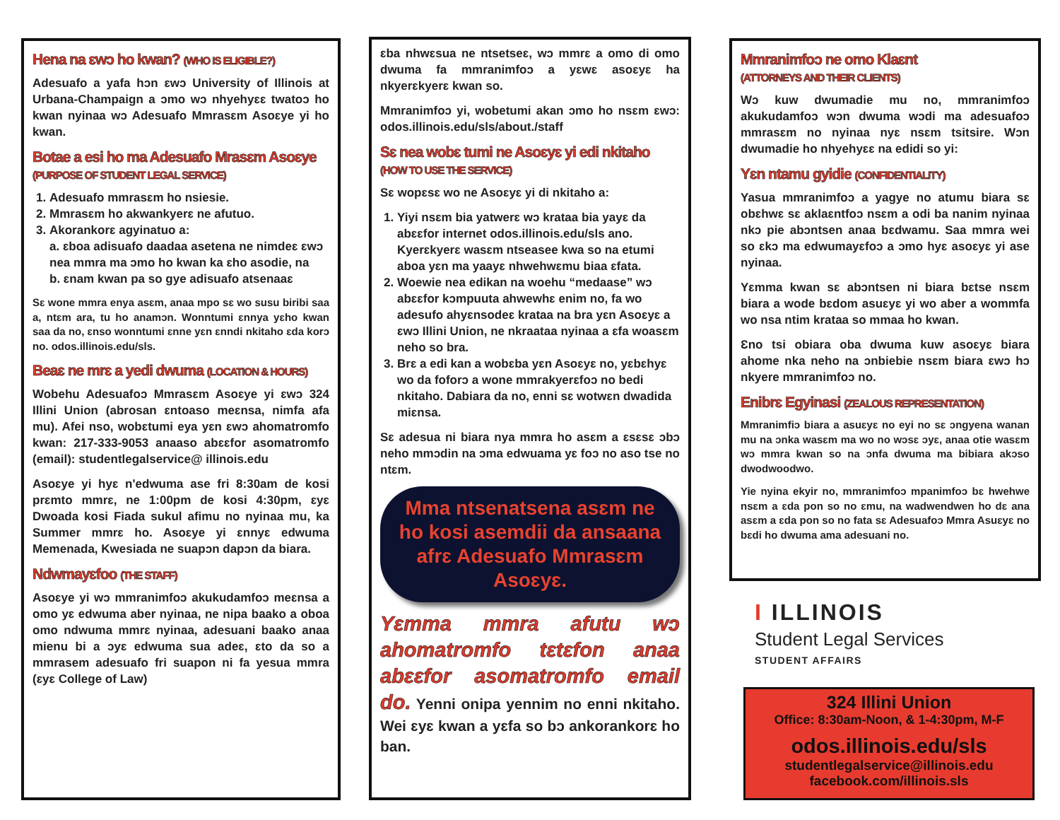Hena na ɛwɔ ho kwan? (WHO IS ELIGIBLE?)
Adesuafo a yafa hɔn ɛwɔ University of Illinois at Urbana-Champaign a ɔmo wɔ nhyehyɛɛ twatoɔ ho kwan nyinaa wɔ Adesuafo Mmrasɛm Asoɛye yi ho kwan.
Botae a esi ho ma Adesuafo Mrasɛm Asoɛye (PURPOSE OF STUDENT LEGAL SERVICE)
1. Adesuafo mmrasɛm ho nsiesie.
2. Mmrasɛm ho akwankyerɛ ne afutuo.
3. Akorankorɛ agyinatuo a:
a. ɛboa adisuafo daadaa asetena ne nimdeɛ ɛwɔ nea mmra ma ɔmo ho kwan ka ɛho asodie, na
b. ɛnam kwan pa so gye adisuafo atsenaaɛ
Sɛ wone mmra enya asɛm, anaa mpo sɛ wo susu biribi saa a, ntɛm ara, tu ho anamɔn. Wonntumi ɛnnya yɛho kwan saa da no, ɛnso wonntumi ɛnne yɛn ɛnndi nkitaho ɛda korɔ no. odos.illinois.edu/sls.
Beaɛ ne mrɛ a yedi dwuma (LOCATION & HOURS)
Wobehu Adesuafoɔ Mmrasɛm Asoɛye yi ɛwɔ 324 Illini Union (abrosan ɛntoaso meɛnsa, nimfa afa mu). Afei nso, wobɛtumi eya yɛn ɛwɔ ahomatromfo kwan: 217-333-9053 anaaso abɛɛfor asomatromfo (email): studentlegalservice@ illinois.edu
Asoɛye yi hyɛ n'edwuma ase fri 8:30am de kosi prɛmto mmrɛ, ne 1:00pm de kosi 4:30pm, ɛyɛ Dwoada kosi Fiada sukul afimu no nyinaa mu, ka Summer mmrɛ ho. Asoɛye yi ɛnnyɛ edwuma Memenada, Kwesiada ne suapɔn dapɔn da biara.
Ndwmayɛfoo (THE STAFF)
Asoɛye yi wɔ mmranimfoɔ akukudamfoɔ meɛnsa a omo yɛ edwuma aber nyinaa, ne nipa baako a oboa omo ndwuma mmrɛ nyinaa, adesuani baako anaa mienu bi a ɔyɛ edwuma sua adeɛ, ɛto da so a mmrasem adesuafo fri suapon ni fa yesua mmra (ɛyɛ College of Law)
ɛba nhwɛsua ne ntsetseɛ, wɔ mmrɛ a omo di omo dwuma fa mmranimfoɔ a yɛwɛ asoɛyɛ ha nkyerɛkyerɛ kwan so.
Mmranimfoɔ yi, wobetumi akan ɔmo ho nsɛm ɛwɔ: odos.illinois.edu/sls/about./staff
Sɛ nea wobɛ tumi ne Asoɛyɛ yi edi nkitaho (HOW TO USE THE SERVICE)
Sɛ wopɛsɛ wo ne Asoɛyɛ yi di nkitaho a:
1. Yiyi nsɛm bia yatwerɛ wɔ krataa bia yayɛ da abɛɛfor internet odos.illinois.edu/sls ano. Kyerɛkyerɛ wasɛm ntseasee kwa so na etumi aboa yɛn ma yaayɛ nhwehwɛmu biaa ɛfata.
2. Woewie nea edikan na woehu “medaase” wɔ abɛɛfor kɔmpuuta ahwewhɛ enim no, fa wo adesufo ahyɛnsodeɛ krataa na bra yɛn Asoɛyɛ a ɛwɔ Illini Union, ne nkraataa nyinaa a ɛfa woasɛm neho so bra.
3. Brɛ a edi kan a wobɛba yɛn Asoɛyɛ no, yɛbɛhyɛ wo da foforɔ a wone mmrakyerɛfoɔ no bedi nkitaho. Dabiara da no, enni sɛ wotwɛn dwadida miɛnsa.
Sɛ adesua ni biara nya mmra ho asɛm a ɛsɛsɛ ɔbɔ neho mmɔdin na ɔma edwuama yɛ foɔ no aso tse no ntɛm.
Mma ntsenatsena asɛm ne ho kosi asemdii da ansaana afrɛ Adesuafo Mmrasɛm Asoɛyɛ.
Yɛmma mmra afutu wɔ ahomatromfo tɛtɛfon anaa abɛɛfor asomatromfo email do. Yenni onipa yennim no enni nkitaho. Wei ɛyɛ kwan a yɛfa so bɔ ankorankorɛ ho ban.
Mmranimfoɔ ne omo Klaɛnt
(ATTORNEYS AND THEIR CLIENTS)
Wɔ kuw dwumadie mu no, mmranimfoɔ akukudamfoɔ wɔn dwuma wɔdi ma adesuafoɔ mmrasɛm no nyinaa nyɛ nsɛm tsitsire. Wɔn dwumadie ho nhyehyɛɛ na edidi so yi:
Yɛn ntamu gyidie (CONFIDENTIALITY)
Yasua mmranimfoɔ a yagye no atumu biara sɛ obɛhwɛ sɛ aklaɛntfoɔ nsɛm a odi ba nanim nyinaa nkɔ pie abɔntsen anaa bɛdwamu. Saa mmra wei so ɛkɔ ma edwumayɛfoɔ a ɔmo hyɛ asoɛyɛ yi ase nyinaa.
Yɛmma kwan sɛ abɔntsen ni biara bɛtse nsɛm biara a wode bɛdom asuɛyɛ yi wo aber a wommfa wo nsa ntim krataa so mmaa ho kwan.
Ɛno tsi obiara oba dwuma kuw asoɛyɛ biara ahome nka neho na ɔnbiebie nsɛm biara ɛwɔ hɔ nkyere mmranimfoɔ no.
Enibrɛ Egyinasi (ZEALOUS REPRESENTATION)
Mmranimfiɔ biara a asuɛyɛ no eyi no sɛ ɔngyena wanan mu na ɔnka wasɛm ma wo no wɔsɛ ɔyɛ, anaa otie wasɛm wɔ mmra kwan so na ɔnfa dwuma ma bibiara akɔso dwodwoodwo.
Yie nyina ekyir no, mmranimfoɔ mpanimfoɔ bɛ hwehwe nsɛm a ɛda pon so no ɛmu, na wadwendwen ho dɛ ana asɛm a ɛda pon so no fata sɛ Adesuafoɔ Mmra Asuɛyɛ no bɛdi ho dwuma ama adesuani no.
I ILLINOIS
Student Legal Services
STUDENT AFFAIRS
324 Illini Union
Office: 8:30am-Noon, & 1-4:30pm, M-F
odos.illinois.edu/sls
studentlegalservice@illinois.edu
facebook.com/illinois.sls